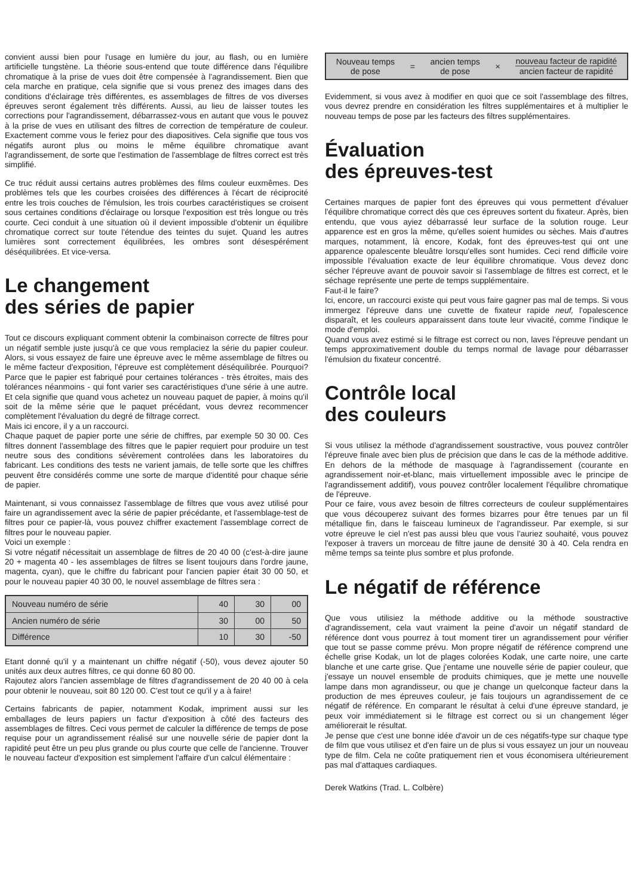convient aussi bien pour l'usage en lumière du jour, au flash, ou en lumière artificielle tungstène. La théorie sous-entend que toute différence dans l'équilibre chromatique à la prise de vues doit être compensée à l'agrandissement. Bien que cela marche en pratique, cela signifie que si vous prenez des images dans des conditions d'éclairage très différentes, es assemblages de filtres de vos diverses épreuves seront également très différents. Aussi, au lieu de laisser toutes les corrections pour l'agrandissement, débarrassez-vous en autant que vous le pouvez à la prise de vues en utilisant des filtres de correction de température de couleur. Exactement comme vous le feriez pour des diapositives. Cela signifie que tous vos négatifs auront plus ou moins le même équilibre chromatique avant l'agrandissement, de sorte que l'estimation de l'assemblage de filtres correct est très simplifié.
Ce truc réduit aussi certains autres problèmes des films couleur euxmêmes. Des problèmes tels que les courbes croisées des différences à l'écart de réciprocité entre les trois couches de l'émulsion, les trois courbes caractéristiques se croisent sous certaines conditions d'éclairage ou lorsque l'exposition est très longue ou très courte. Ceci conduit à une situation où il devient impossible d'obtenir un équilibre chromatique correct sur toute l'étendue des teintes du sujet. Quand les autres lumières sont correctement équilibrées, les ombres sont désespérément déséquilibrées. Et vice-versa.
Le changement
des séries de papier
Tout ce discours expliquant comment obtenir la combinaison correcte de filtres pour un négatif semble juste jusqu'à ce que vous remplaciez la série du papier couleur. Alors, si vous essayez de faire une épreuve avec le même assemblage de filtres ou le même facteur d'exposition, l'épreuve est complètement déséquilibrée. Pourquoi? Parce que le papier est fabriqué pour certaines tolérances - très étroites, mais des tolérances néanmoins - qui font varier ses caractéristiques d'une série à une autre. Et cela signifie que quand vous achetez un nouveau paquet de papier, à moins qu'il soit de la même série que le paquet précédant, vous devrez recommencer complètement l'évaluation du degré de filtrage correct.
Mais ici encore, il y a un raccourci.
Chaque paquet de papier porte une série de chiffres, par exemple 50 30 00. Ces filtres donnent l'assemblage des filtres que le papier requiert pour produire un test neutre sous des conditions sévèrement controlées dans les laboratoires du fabricant. Les conditions des tests ne varient jamais, de telle sorte que les chiffres peuvent être considérés comme une sorte de marque d'identité pour chaque série de papier.
Maintenant, si vous connaissez l'assemblage de filtres que vous avez utilisé pour faire un agrandissement avec la série de papier précédante, et l'assemblage-test de filtres pour ce papier-là, vous pouvez chiffrer exactement l'assemblage correct de filtres pour le nouveau papier.
Voici un exemple :
Si votre négatif nécessitait un assemblage de filtres de 20 40 00 (c'est-à-dire jaune 20 + magenta 40 - les assemblages de filtres se lisent toujours dans l'ordre jaune, magenta, cyan), que le chiffre du fabricant pour l'ancien papier était 30 00 50, et pour le nouveau papier 40 30 00, le nouvel assemblage de filtres sera :
| Nouveau numéro de série | 40 | 30 | 00 |
| Ancien numéro de série | 30 | 00 | 50 |
| Différence | 10 | 30 | -50 |
Etant donné qu'il y a maintenant un chiffre négatif (-50), vous devez ajouter 50 unités aux deux autres filtres, ce qui donne 60 80 00.
Rajoutez alors l'ancien assemblage de filtres d'agrandissement de 20 40 00 à cela pour obtenir le nouveau, soit 80 120 00. C'est tout ce qu'il y a à faire!
Certains fabricants de papier, notamment Kodak, impriment aussi sur les emballages de leurs papiers un factur d'exposition à côté des facteurs des assemblages de filtres. Ceci vous permet de calculer la différence de temps de pose requise pour un agrandissement réalisé sur une nouvelle série de papier dont la rapidité peut être un peu plus grande ou plus courte que celle de l'ancienne. Trouver le nouveau facteur d'exposition est simplement l'affaire d'un calcul élémentaire :
Nouveau temps
de pose
= ancien temps
de pose
×
nouveau facteur de rapidité
ancien facteur de rapidité
Evidemment, si vous avez à modifier en quoi que ce soit l'assemblage des filtres, vous devrez prendre en considération les filtres supplémentaires et à multiplier le nouveau temps de pose par les facteurs des filtres supplémentaires.
Évaluation
des épreuves-test
Certaines marques de papier font des épreuves qui vous permettent d'évaluer l'équilibre chromatique correct dès que ces épreuves sortent du fixateur. Après, bien entendu, que vous ayiez débarrassé leur surface de la solution rouge. Leur apparence est en gros la même, qu'elles soient humides ou sèches. Mais d'autres marques, notamment, là encore, Kodak, font des épreuves-test qui ont une apparence opalescente bleuâtre lorsqu'elles sont humides. Ceci rend difficile voire impossible l'évaluation exacte de leur équilibre chromatique. Vous devez donc sécher l'épreuve avant de pouvoir savoir si l'assemblage de filtres est correct, et le séchage représente une perte de temps supplémentaire.
Faut-il le faire?
Ici, encore, un raccourci existe qui peut vous faire gagner pas mal de temps. Si vous immergez l'épreuve dans une cuvette de fixateur rapide neuf, l'opalescence disparaît, et les couleurs apparaissent dans toute leur vivacité, comme l'indique le mode d'emploi.
Quand vous avez estimé si le filtrage est correct ou non, laves l'épreuve pendant un temps approximativement double du temps normal de lavage pour débarrasser l'émulsion du fixateur concentré.
Contrôle local
des couleurs
Si vous utilisez la méthode d'agrandissement soustractive, vous pouvez contrôler l'épreuve finale avec bien plus de précision que dans le cas de la méthode additive. En dehors de la méthode de masquage à l'agrandissement (courante en agrandissement noir-et-blanc, mais virtuellement impossible avec le principe de l'agrandissement additif), vous pouvez contrôler localement l'équilibre chromatique de l'épreuve.
Pour ce faire, vous avez besoin de filtres correcteurs de couleur supplémentaires que vous découperez suivant des formes bizarres pour être tenues par un fil métallique fin, dans le faisceau lumineux de l'agrandisseur. Par exemple, si sur votre épreuve le ciel n'est pas aussi bleu que vous l'auriez souhaité, vous pouvez l'exposer à travers un morceau de filtre jaune de densité 30 à 40. Cela rendra en même temps sa teinte plus sombre et plus profonde.
Le négatif de référence
Que vous utilisiez la méthode additive ou la méthode soustractive d'agrandissement, cela vaut vraiment la peine d'avoir un négatif standard de référence dont vous pourrez à tout moment tirer un agrandissement pour vérifier que tout se passe comme prévu. Mon propre négatif de référence comprend une échelle grise Kodak, un lot de plages colorées Kodak, une carte noire, une carte blanche et une carte grise. Que j'entame une nouvelle série de papier couleur, que j'essaye un nouvel ensemble de produits chimiques, que je mette une nouvelle lampe dans mon agrandisseur, ou que je change un quelconque facteur dans la production de mes épreuves couleur, je fais toujours un agrandissement de ce négatif de référence. En comparant le résultat à celui d'une épreuve standard, je peux voir immédiatement si le filtrage est correct ou si un changement léger améliorerait le résultat.
Je pense que c'est une bonne idée d'avoir un de ces négatifs-type sur chaque type de film que vous utilisez et d'en faire un de plus si vous essayez un jour un nouveau type de film. Cela ne coûte pratiquement rien et vous économisera ultérieurement pas mal d'attaques cardiaques.
Derek Watkins (Trad. L. Colbère)